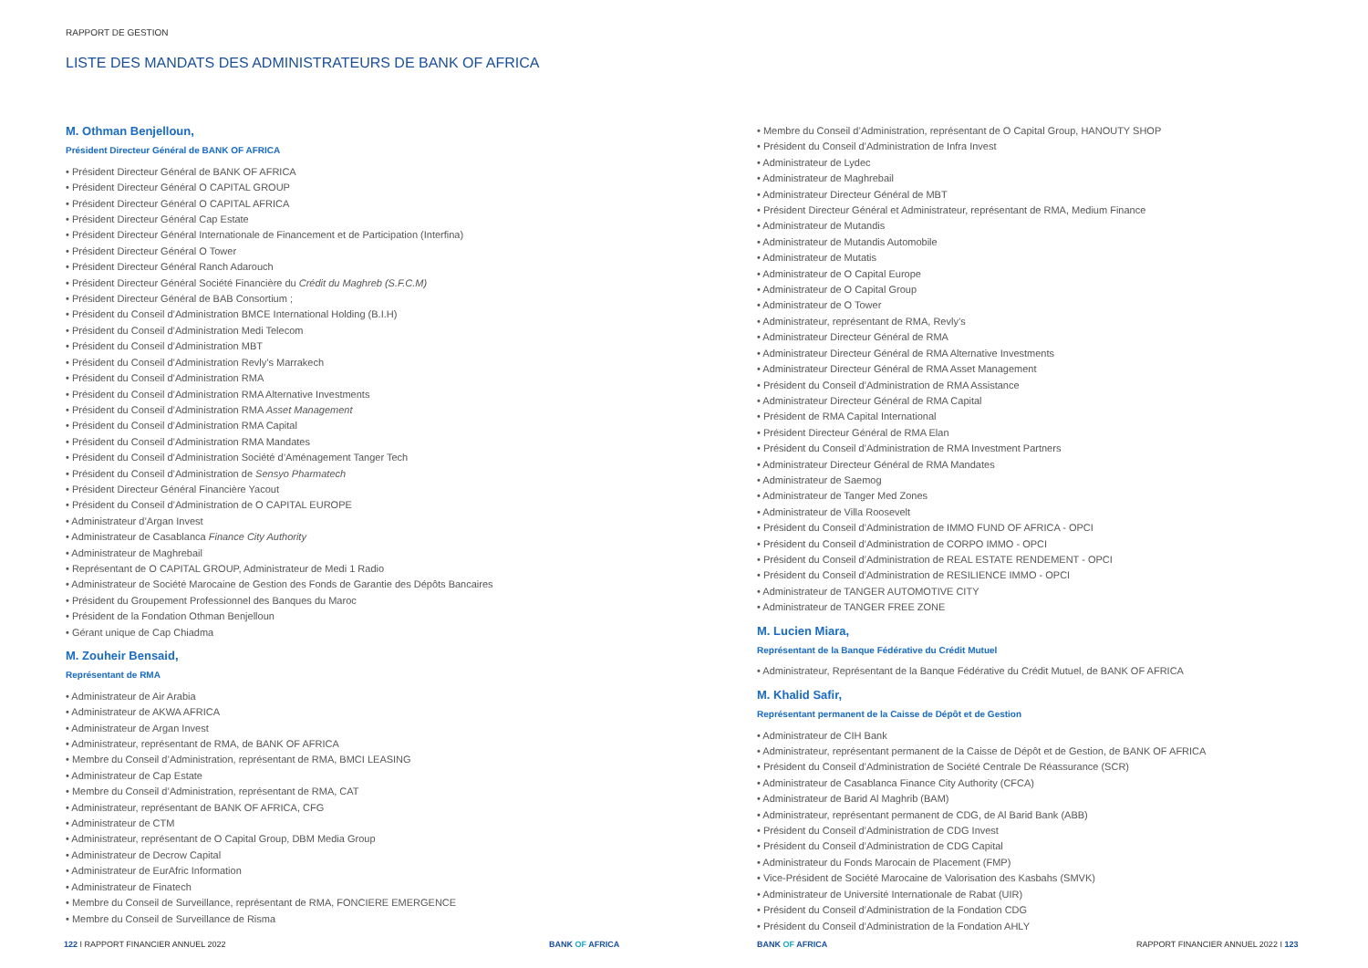RAPPORT DE GESTION
LISTE DES MANDATS DES ADMINISTRATEURS DE BANK OF AFRICA
M. Othman Benjelloun,
Président Directeur Général de BANK OF AFRICA
• Président Directeur Général de BANK OF AFRICA
• Président Directeur Général O CAPITAL GROUP
• Président Directeur Général O CAPITAL AFRICA
• Président Directeur Général Cap Estate
• Président Directeur Général Internationale de Financement et de Participation (Interfina)
• Président Directeur Général O Tower
• Président Directeur Général Ranch Adarouch
• Président Directeur Général Société Financière du Crédit du Maghreb (S.F.C.M)
• Président Directeur Général de BAB Consortium ;
• Président du Conseil d’Administration BMCE International Holding (B.I.H)
• Président du Conseil d’Administration Medi Telecom
• Président du Conseil d’Administration MBT
• Président du Conseil d’Administration Revly’s Marrakech
• Président du Conseil d’Administration RMA
• Président du Conseil d’Administration RMA Alternative Investments
• Président du Conseil d’Administration RMA Asset Management
• Président du Conseil d’Administration RMA Capital
• Président du Conseil d’Administration RMA Mandates
• Président du Conseil d’Administration Société d’Aménagement Tanger Tech
• Président du Conseil d’Administration de Sensyo Pharmatech
• Président Directeur Général Financière Yacout
• Président du Conseil d’Administration de O CAPITAL EUROPE
• Administrateur d’Argan Invest
• Administrateur de Casablanca Finance City Authority
• Administrateur de Maghrebail
• Représentant de O CAPITAL GROUP, Administrateur de Medi 1 Radio
• Administrateur de Société Marocaine de Gestion des Fonds de Garantie des Dépôts Bancaires
• Président du Groupement Professionnel des Banques du Maroc
• Président de la Fondation Othman Benjelloun
• Gérant unique de Cap Chiadma
M. Zouheir Bensaid,
Représentant de RMA
• Administrateur de Air Arabia
• Administrateur de AKWA AFRICA
• Administrateur de Argan Invest
• Administrateur, représentant de RMA, de BANK OF AFRICA
• Membre du Conseil d’Administration, représentant de RMA, BMCI LEASING
• Administrateur de Cap Estate
• Membre du Conseil d’Administration, représentant de RMA, CAT
• Administrateur, représentant de BANK OF AFRICA, CFG
• Administrateur de CTM
• Administrateur, représentant de O Capital Group, DBM Media Group
• Administrateur de Decrow Capital
• Administrateur de EurAfric Information
• Administrateur de Finatech
• Membre du Conseil de Surveillance, représentant de RMA, FONCIERE EMERGENCE
• Membre du Conseil de Surveillance de Risma
• Membre du Conseil d’Administration, représentant de O Capital Group, HANOUTY SHOP
• Président du Conseil d’Administration de Infra Invest
• Administrateur de Lydec
• Administrateur de Maghrebail
• Administrateur Directeur Général de MBT
• Président Directeur Général et Administrateur, représentant de RMA, Medium Finance
• Administrateur de Mutandis
• Administrateur de Mutandis Automobile
• Administrateur de Mutatis
• Administrateur de O Capital Europe
• Administrateur de O Capital Group
• Administrateur de O Tower
• Administrateur, représentant de RMA, Revly’s
• Administrateur Directeur Général de RMA
• Administrateur Directeur Général de RMA Alternative Investments
• Administrateur Directeur Général de RMA Asset Management
• Président du Conseil d’Administration de RMA Assistance
• Administrateur Directeur Général de RMA Capital
• Président de RMA Capital International
• Président Directeur Général de RMA Elan
• Président du Conseil d’Administration de RMA Investment Partners
• Administrateur Directeur Général de RMA Mandates
• Administrateur de Saemog
• Administrateur de Tanger Med Zones
• Administrateur de Villa Roosevelt
• Président du Conseil d’Administration de IMMO FUND OF AFRICA - OPCI
• Président du Conseil d’Administration de CORPO IMMO - OPCI
• Président du Conseil d’Administration de REAL ESTATE RENDEMENT - OPCI
• Président du Conseil d’Administration de RESILIENCE IMMO - OPCI
• Administrateur de TANGER AUTOMOTIVE CITY
• Administrateur de TANGER FREE ZONE
M. Lucien Miara,
Représentant de la Banque Fédérative du Crédit Mutuel
• Administrateur, Représentant de la Banque Fédérative du Crédit Mutuel, de BANK OF AFRICA
M. Khalid Safir,
Représentant permanent de la Caisse de Dépôt et de Gestion
• Administrateur de CIH Bank
• Administrateur, représentant permanent de la Caisse de Dépôt et de Gestion, de BANK OF AFRICA
• Président du Conseil d’Administration de Société Centrale De Réassurance (SCR)
• Administrateur de Casablanca Finance City Authority (CFCA)
• Administrateur de Barid Al Maghrib (BAM)
• Administrateur, représentant permanent de CDG, de Al Barid Bank (ABB)
• Président du Conseil d’Administration de CDG Invest
• Président du Conseil d’Administration de CDG Capital
• Administrateur du Fonds Marocain de Placement (FMP)
• Vice-Président de Société Marocaine de Valorisation des Kasbahs (SMVK)
• Administrateur de Université Internationale de Rabat (UIR)
• Président du Conseil d’Administration de la Fondation CDG
• Président du Conseil d’Administration de la Fondation AHLY
122 I RAPPORT FINANCIER ANNUEL 2022
BANK OF AFRICA BANK OF AFRICA
RAPPORT FINANCIER ANNUEL 2022 I 123